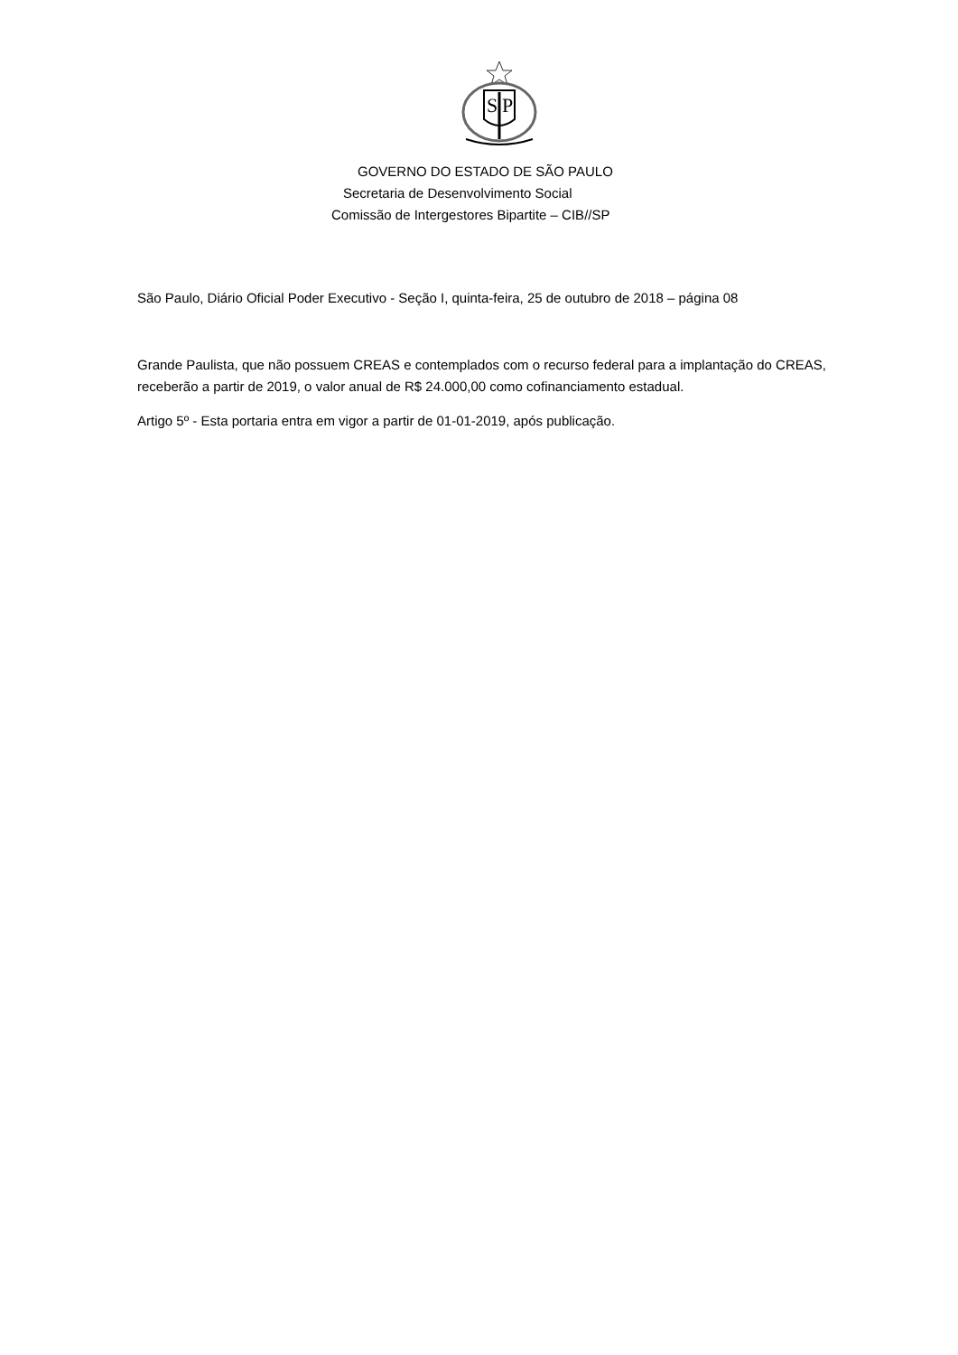S
P
GOVERNO DO ESTADO DE SÃO PAULO
Secretaria de Desenvolvimento Social
Comissão de Intergestores Bipartite – CIB//SP
São Paulo, Diário Oficial Poder Executivo - Seção I, quinta-feira, 25 de outubro de 2018 – página 08
Grande Paulista, que não possuem CREAS e contemplados com o recurso federal para a implantação do CREAS, receberão a partir de 2019, o valor anual de R$ 24.000,00 como cofinanciamento estadual.
Artigo 5º - Esta portaria entra em vigor a partir de 01-01-2019, após publicação.